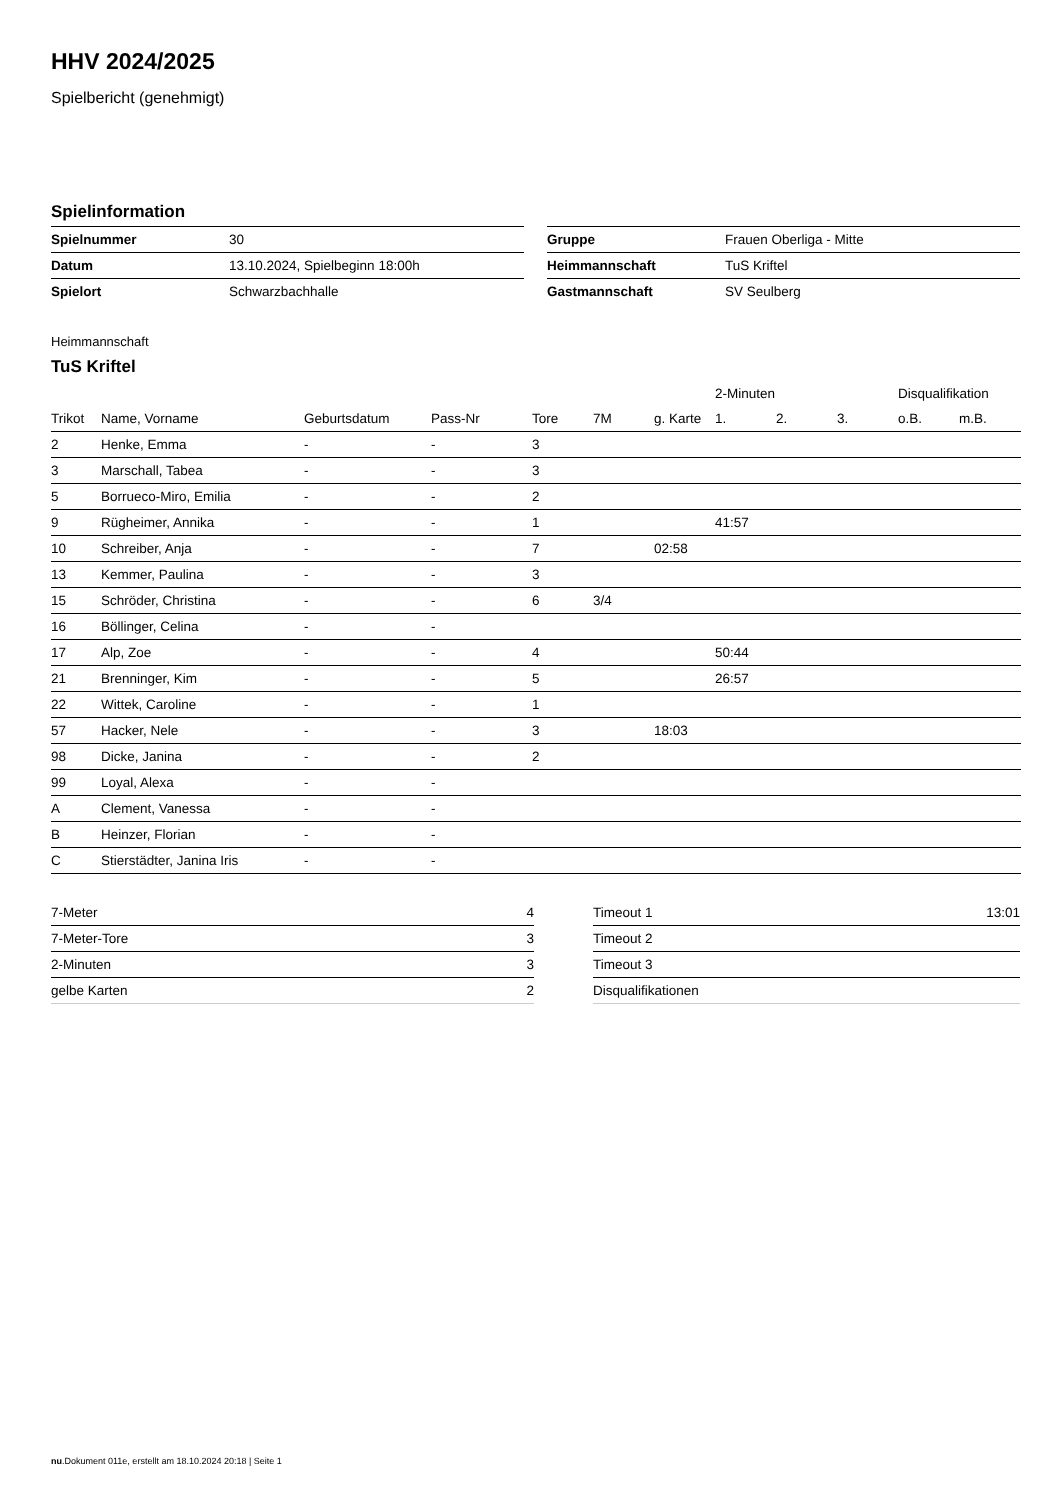HHV 2024/2025
Spielbericht (genehmigt)
Spielinformation
| Spielnummer | 30 |
| Datum | 13.10.2024, Spielbeginn 18:00h |
| Spielort | Schwarzbachhalle |
| Gruppe | Frauen Oberliga - Mitte |
| Heimmannschaft | TuS Kriftel |
| Gastmannschaft | SV Seulberg |
Heimmannschaft
TuS Kriftel
| | | | | | | | 2-Minuten | | | Disqualifikation | |
| --- | --- | --- | --- | --- | --- | --- | --- | --- | --- | --- | --- |
| Trikot | Name, Vorname | Geburtsdatum | Pass-Nr | Tore | 7M | g. Karte | 1. | 2. | 3. | o.B. | m.B. |
| 2 | Henke, Emma | - | - | 3 | | | | | | | |
| 3 | Marschall, Tabea | - | - | 3 | | | | | | | |
| 5 | Borrueco-Miro, Emilia | - | - | 2 | | | | | | | |
| 9 | Rügheimer, Annika | - | - | 1 | | | 41:57 | | | | |
| 10 | Schreiber, Anja | - | - | 7 | | 02:58 | | | | | |
| 13 | Kemmer, Paulina | - | - | 3 | | | | | | | |
| 15 | Schröder, Christina | - | - | 6 | 3/4 | | | | | | |
| 16 | Böllinger, Celina | - | - | | | | | | | | |
| 17 | Alp, Zoe | - | - | 4 | | | 50:44 | | | | |
| 21 | Brenninger, Kim | - | - | 5 | | | 26:57 | | | | |
| 22 | Wittek, Caroline | - | - | 1 | | | | | | | |
| 57 | Hacker, Nele | - | - | 3 | | 18:03 | | | | | |
| 98 | Dicke, Janina | - | - | 2 | | | | | | | |
| 99 | Loyal, Alexa | - | - | | | | | | | | |
| A | Clement, Vanessa | - | - | | | | | | | | |
| B | Heinzer, Florian | - | - | | | | | | | | |
| C | Stierstädter, Janina Iris | - | - | | | | | | | | |
| 7-Meter | 4 |
| 7-Meter-Tore | 3 |
| 2-Minuten | 3 |
| gelbe Karten | 2 |
| Timeout 1 | 13:01 |
| Timeout 2 | |
| Timeout 3 | |
| Disqualifikationen | |
nu.Dokument 011e, erstellt am 18.10.2024 20:18 | Seite 1